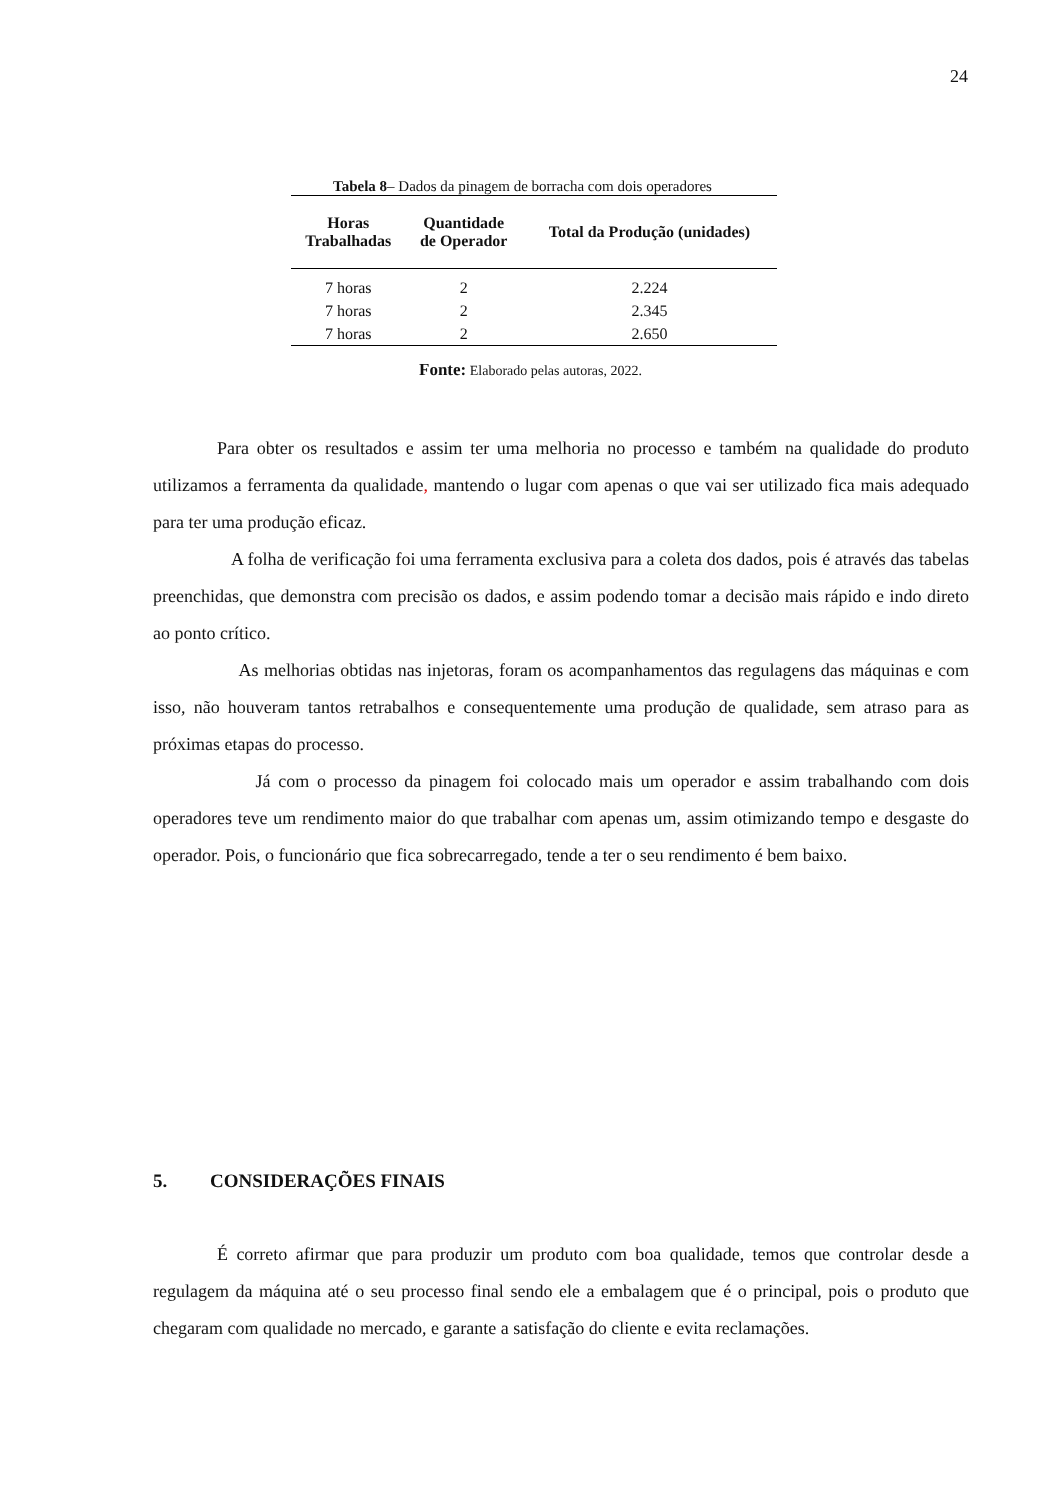24
Tabela 8– Dados da pinagem de borracha com dois operadores
| Horas Trabalhadas | Quantidade de Operador | Total da Produção (unidades) |
| --- | --- | --- |
| 7 horas | 2 | 2.224 |
| 7 horas | 2 | 2.345 |
| 7 horas | 2 | 2.650 |
Fonte: Elaborado pelas autoras, 2022.
Para obter os resultados e assim ter uma melhoria no processo e também na qualidade do produto utilizamos a ferramenta da qualidade, mantendo o lugar com apenas o que vai ser utilizado fica mais adequado para ter uma produção eficaz.
A folha de verificação foi uma ferramenta exclusiva para a coleta dos dados, pois é através das tabelas preenchidas, que demonstra com precisão os dados, e assim podendo tomar a decisão mais rápido e indo direto ao ponto crítico.
As melhorias obtidas nas injetoras, foram os acompanhamentos das regulagens das máquinas e com isso, não houveram tantos retrabalhos e consequentemente uma produção de qualidade, sem atraso para as próximas etapas do processo.
Já com o processo da pinagem foi colocado mais um operador e assim trabalhando com dois operadores teve um rendimento maior do que trabalhar com apenas um, assim otimizando tempo e desgaste do operador. Pois, o funcionário que fica sobrecarregado, tende a ter o seu rendimento é bem baixo.
5. CONSIDERAÇÕES FINAIS
É correto afirmar que para produzir um produto com boa qualidade, temos que controlar desde a regulagem da máquina até o seu processo final sendo ele a embalagem que é o principal, pois o produto que chegaram com qualidade no mercado, e garante a satisfação do cliente e evita reclamações.